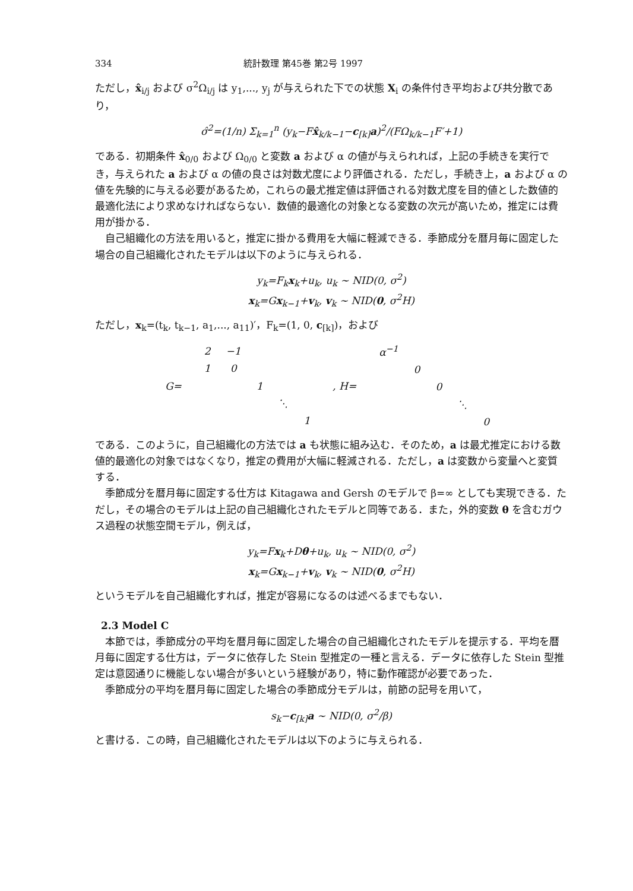334 統計数理 第45巻 第2号 1997
ただし，x̂<sub>i/j</sub> および σ<sup>2</sup>Ω<sub>i/j</sub> は y<sub>1</sub>,..., y<sub>j</sub> が与えられた下での状態 X<sub>i</sub> の条件付き平均および共分散であり，
σ̂<sup>2</sup>=(1/n) Σ<sub>k=1</sub><sup>n</sup> (y<sub>k</sub>−Fx̂<sub>k/k−1</sub>−c<sub>[k]</sub>a)<sup>2</sup>/(FΩ<sub>k/k−1</sub>F′+1)
である．初期条件 x̂<sub>0/0</sub> および Ω<sub>0/0</sub> と変数 a および α の値が与えられれば，上記の手続きを実行でき，与えられた a および α の値の良さは対数尤度により評価される．ただし，手続き上，a および α の値を先験的に与える必要があるため，これらの最尤推定値は評価される対数尤度を目的値とした数値的最適化法により求めなければならない．数値的最適化の対象となる変数の次元が高いため，推定には費用が掛かる．
自己組織化の方法を用いると，推定に掛かる費用を大幅に軽減できる．季節成分を暦月毎に固定した場合の自己組織化されたモデルは以下のように与えられる．
y<sub>k</sub>=F<sub>k</sub>x<sub>k</sub>+u<sub>k</sub>, u<sub>k</sub> ~ NID(0, σ<sup>2</sup>)
x<sub>k</sub>=Gx<sub>k−1</sub>+v<sub>k</sub>, v<sub>k</sub> ~ NID(0, σ<sup>2</sup>H)
ただし，x<sub>k</sub>=(t<sub>k</sub>, t<sub>k−1</sub>, a<sub>1</sub>,..., a<sub>11</sub>)′，F<sub>k</sub>=(1, 0, c<sub>[k]</sub>)，および
| G= | / 2 / −1 / / / / / 1 / 0 / / / / / / / 1 / / / / / / / ⋱ / / / / / / / 1 / | , H= | / α<sup>−1</sup> / / / / / / / 0 / / / / / / / 0 / / / / / / / ⋱ / / / / / / / 0 / |
である．このように，自己組織化の方法では a も状態に組み込む．そのため，a は最尤推定における数値的最適化の対象ではなくなり，推定の費用が大幅に軽減される．ただし，a は変数から変量へと変質する．
季節成分を暦月毎に固定する仕方は Kitagawa and Gersh のモデルで β=∞ としても実現できる．ただし，その場合のモデルは上記の自己組織化されたモデルと同等である．また，外的変数 θ を含むガウス過程の状態空間モデル，例えば，
y<sub>k</sub>=Fx<sub>k</sub>+Dθ+u<sub>k</sub>, u<sub>k</sub> ~ NID(0, σ<sup>2</sup>)
x<sub>k</sub>=Gx<sub>k−1</sub>+v<sub>k</sub>, v<sub>k</sub> ~ NID(0, σ<sup>2</sup>H)
というモデルを自己組織化すれば，推定が容易になるのは述べるまでもない．
2.3 Model C
本節では，季節成分の平均を暦月毎に固定した場合の自己組織化されたモデルを提示する．平均を暦月毎に固定する仕方は，データに依存した Stein 型推定の一種と言える．データに依存した Stein 型推定は意図通りに機能しない場合が多いという経験があり，特に動作確認が必要であった．
季節成分の平均を暦月毎に固定した場合の季節成分モデルは，前節の記号を用いて，
s<sub>k</sub>−c<sub>[k]</sub>a ~ NID(0, σ<sup>2</sup>/β)
と書ける．この時，自己組織化されたモデルは以下のように与えられる．